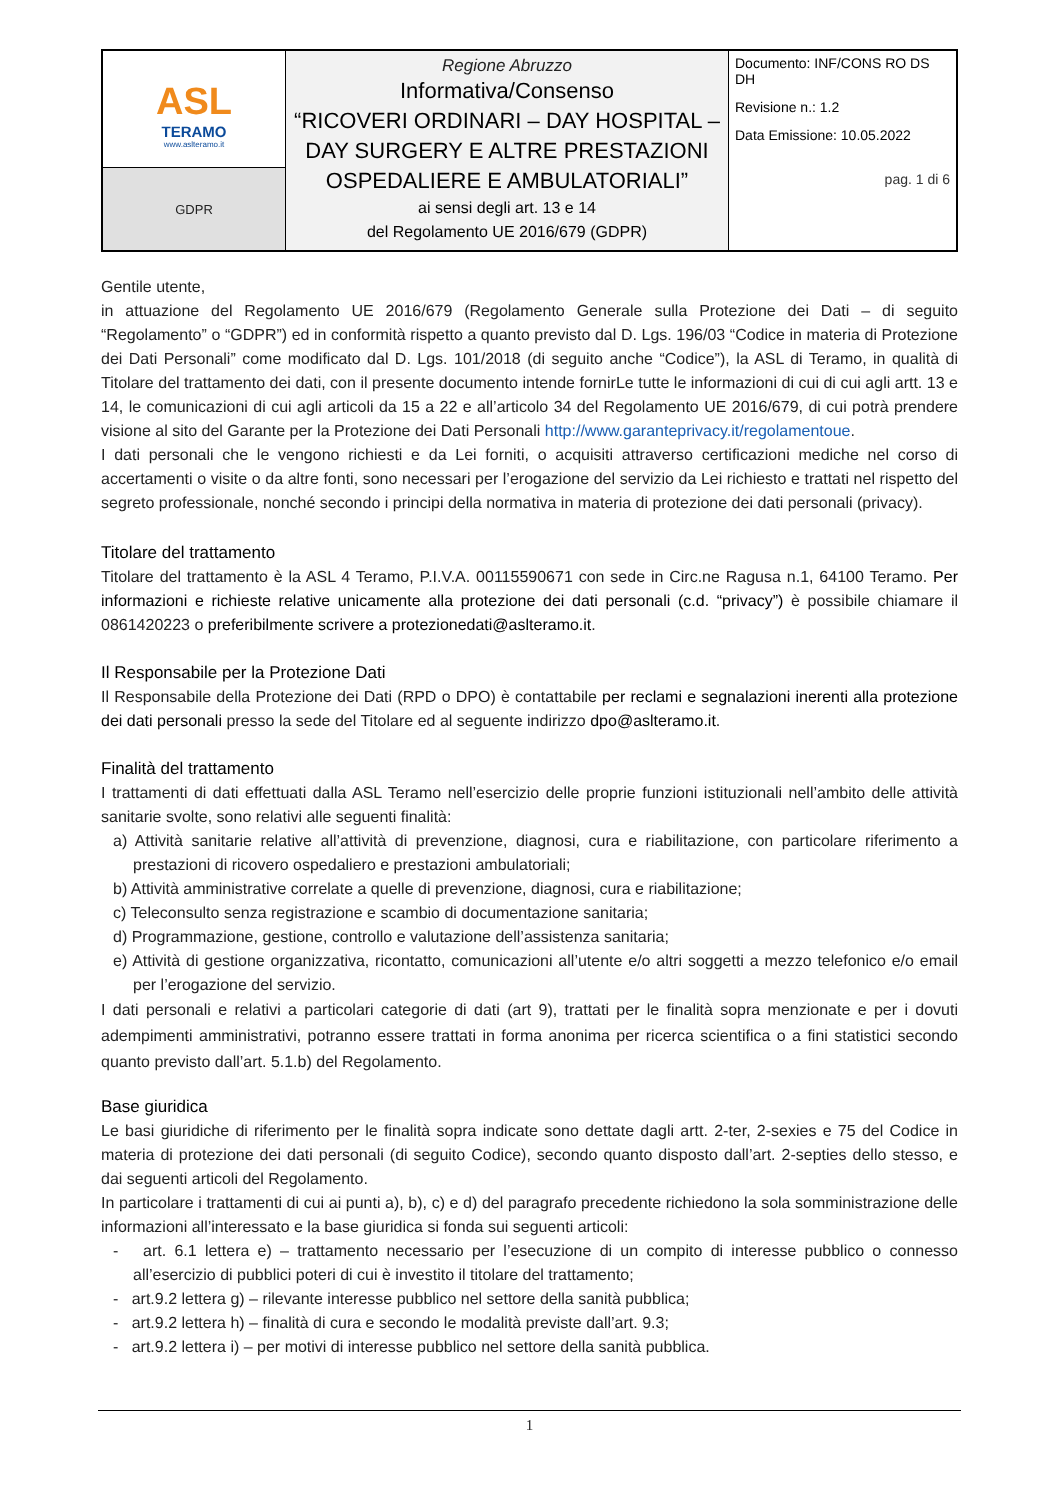| ASL TERAMO www.aslteramo.it | Regione Abruzzo Informativa/Consenso “RICOVERI ORDINARI – DAY HOSPITAL – DAY SURGERY E ALTRE PRESTAZIONI OSPEDALIERE E AMBULATORIALI” ai sensi degli art. 13 e 14 del Regolamento UE 2016/679 (GDPR) | Documento: INF/CONS RO DS DH Revisione n.: 1.2 Data Emissione: 10.05.2022 pag. 1 di 6 |
| GDPR | | |
Gentile utente,
in attuazione del Regolamento UE 2016/679 (Regolamento Generale sulla Protezione dei Dati – di seguito “Regolamento” o “GDPR”) ed in conformità rispetto a quanto previsto dal D. Lgs. 196/03 “Codice in materia di Protezione dei Dati Personali” come modificato dal D. Lgs. 101/2018 (di seguito anche “Codice”), la ASL di Teramo, in qualità di Titolare del trattamento dei dati, con il presente documento intende fornirLe tutte le informazioni di cui di cui agli artt. 13 e 14, le comunicazioni di cui agli articoli da 15 a 22 e all’articolo 34 del Regolamento UE 2016/679, di cui potrà prendere visione al sito del Garante per la Protezione dei Dati Personali http://www.garanteprivacy.it/regolamentoue.
I dati personali che le vengono richiesti e da Lei forniti, o acquisiti attraverso certificazioni mediche nel corso di accertamenti o visite o da altre fonti, sono necessari per l’erogazione del servizio da Lei richiesto e trattati nel rispetto del segreto professionale, nonché secondo i principi della normativa in materia di protezione dei dati personali (privacy).
Titolare del trattamento
Titolare del trattamento è la ASL 4 Teramo, P.I.V.A. 00115590671 con sede in Circ.ne Ragusa n.1, 64100 Teramo. Per informazioni e richieste relative unicamente alla protezione dei dati personali (c.d. “privacy”) è possibile chiamare il 0861420223 o preferibilmente scrivere a protezionedati@aslteramo.it.
Il Responsabile per la Protezione Dati
Il Responsabile della Protezione dei Dati (RPD o DPO) è contattabile per reclami e segnalazioni inerenti alla protezione dei dati personali presso la sede del Titolare ed al seguente indirizzo dpo@aslteramo.it.
Finalità del trattamento
I trattamenti di dati effettuati dalla ASL Teramo nell’esercizio delle proprie funzioni istituzionali nell’ambito delle attività sanitarie svolte, sono relativi alle seguenti finalità:
a) Attività sanitarie relative all’attività di prevenzione, diagnosi, cura e riabilitazione, con particolare riferimento a prestazioni di ricovero ospedaliero e prestazioni ambulatoriali;
b) Attività amministrative correlate a quelle di prevenzione, diagnosi, cura e riabilitazione;
c) Teleconsulto senza registrazione e scambio di documentazione sanitaria;
d) Programmazione, gestione, controllo e valutazione dell’assistenza sanitaria;
e) Attività di gestione organizzativa, ricontatto, comunicazioni all’utente e/o altri soggetti a mezzo telefonico e/o email per l’erogazione del servizio.
I dati personali e relativi a particolari categorie di dati (art 9), trattati per le finalità sopra menzionate e per i dovuti adempimenti amministrativi, potranno essere trattati in forma anonima per ricerca scientifica o a fini statistici secondo quanto previsto dall’art. 5.1.b) del Regolamento.
Base giuridica
Le basi giuridiche di riferimento per le finalità sopra indicate sono dettate dagli artt. 2-ter, 2-sexies e 75 del Codice in materia di protezione dei dati personali (di seguito Codice), secondo quanto disposto dall’art. 2-septies dello stesso, e dai seguenti articoli del Regolamento.
In particolare i trattamenti di cui ai punti a), b), c) e d) del paragrafo precedente richiedono la sola somministrazione delle informazioni all’interessato e la base giuridica si fonda sui seguenti articoli:
- art. 6.1 lettera e) – trattamento necessario per l’esecuzione di un compito di interesse pubblico o connesso all’esercizio di pubblici poteri di cui è investito il titolare del trattamento;
- art.9.2 lettera g) – rilevante interesse pubblico nel settore della sanità pubblica;
- art.9.2 lettera h) – finalità di cura e secondo le modalità previste dall’art. 9.3;
- art.9.2 lettera i) – per motivi di interesse pubblico nel settore della sanità pubblica.
1